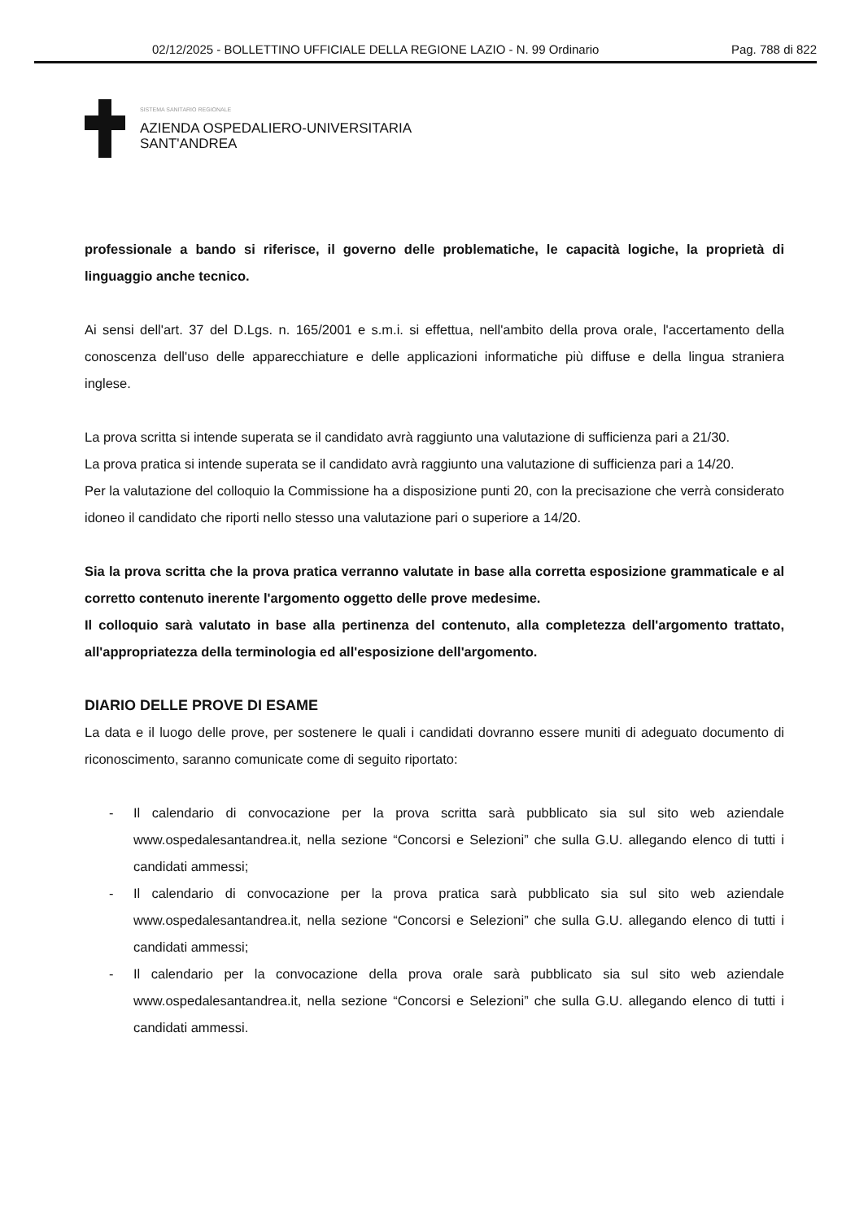02/12/2025 - BOLLETTINO UFFICIALE DELLA REGIONE LAZIO - N. 99 Ordinario Pag. 788 di 822
SISTEMA SANITARIO REGIONALE
AZIENDA OSPEDALIERO-UNIVERSITARIA
SANT'ANDREA
professionale a bando si riferisce, il governo delle problematiche, le capacità logiche, la proprietà di linguaggio anche tecnico.
Ai sensi dell'art. 37 del D.Lgs. n. 165/2001 e s.m.i. si effettua, nell'ambito della prova orale, l'accertamento della conoscenza dell'uso delle apparecchiature e delle applicazioni informatiche più diffuse e della lingua straniera inglese.
La prova scritta si intende superata se il candidato avrà raggiunto una valutazione di sufficienza pari a 21/30.
La prova pratica si intende superata se il candidato avrà raggiunto una valutazione di sufficienza pari a 14/20.
Per la valutazione del colloquio la Commissione ha a disposizione punti 20, con la precisazione che verrà considerato idoneo il candidato che riporti nello stesso una valutazione pari o superiore a 14/20.
Sia la prova scritta che la prova pratica verranno valutate in base alla corretta esposizione grammaticale e al corretto contenuto inerente l'argomento oggetto delle prove medesime.
Il colloquio sarà valutato in base alla pertinenza del contenuto, alla completezza dell'argomento trattato, all'appropriatezza della terminologia ed all'esposizione dell'argomento.
DIARIO DELLE PROVE DI ESAME
La data e il luogo delle prove, per sostenere le quali i candidati dovranno essere muniti di adeguato documento di riconoscimento, saranno comunicate come di seguito riportato:
- Il calendario di convocazione per la prova scritta sarà pubblicato sia sul sito web aziendale www.ospedalesantandrea.it, nella sezione “Concorsi e Selezioni” che sulla G.U. allegando elenco di tutti i candidati ammessi;
- Il calendario di convocazione per la prova pratica sarà pubblicato sia sul sito web aziendale www.ospedalesantandrea.it, nella sezione “Concorsi e Selezioni” che sulla G.U. allegando elenco di tutti i candidati ammessi;
- Il calendario per la convocazione della prova orale sarà pubblicato sia sul sito web aziendale www.ospedalesantandrea.it, nella sezione “Concorsi e Selezioni” che sulla G.U. allegando elenco di tutti i candidati ammessi.